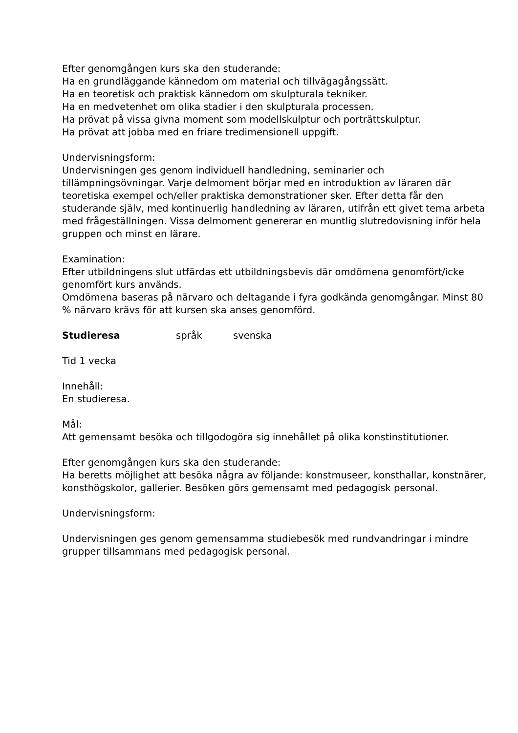Efter genomgången kurs ska den studerande:
Ha en grundläggande kännedom om material och tillvägagångssätt.
Ha en teoretisk och praktisk kännedom om skulpturala tekniker.
Ha en medvetenhet om olika stadier i den skulpturala processen.
Ha prövat på vissa givna moment som modellskulptur och porträttskulptur.
Ha prövat att jobba med en friare tredimensionell uppgift.
Undervisningsform:
Undervisningen ges genom individuell handledning, seminarier och tillämpningsövningar. Varje delmoment börjar med en introduktion av läraren där teoretiska exempel och/eller praktiska demonstrationer sker. Efter detta får den studerande själv, med kontinuerlig handledning av läraren, utifrån ett givet tema arbeta med frågeställningen. Vissa delmoment genererar en muntlig slutredovisning inför hela gruppen och minst en lärare.
Examination:
Efter utbildningens slut utfärdas ett utbildningsbevis där omdömena genomfört/icke genomfört kurs används.
Omdömena baseras på närvaro och deltagande i fyra godkända genomgångar. Minst 80 % närvaro krävs för att kursen ska anses genomförd.
Studieresa språk svenska
Tid 1 vecka
Innehåll:
En studieresa.
Mål:
Att gemensamt besöka och tillgodogöra sig innehållet på olika konstinstitutioner.
Efter genomgången kurs ska den studerande:
Ha beretts möjlighet att besöka några av följande: konstmuseer, konsthallar, konstnärer, konsthögskolor, gallerier. Besöken görs gemensamt med pedagogisk personal.
Undervisningsform:
Undervisningen ges genom gemensamma studiebesök med rundvandringar i mindre grupper tillsammans med pedagogisk personal.